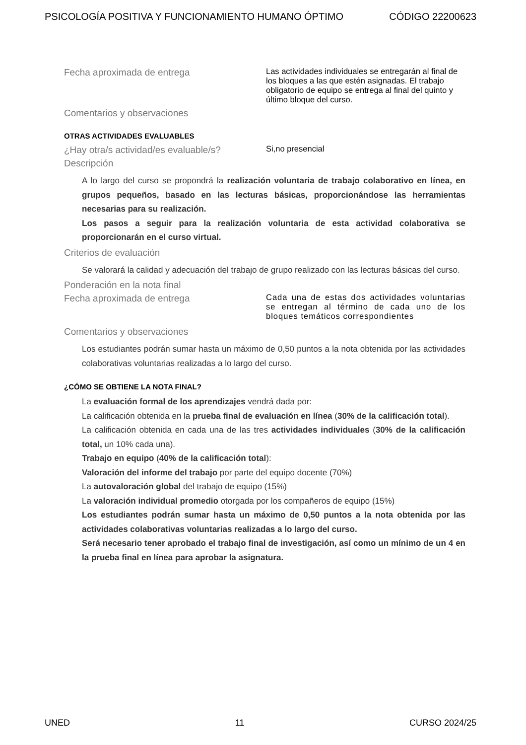PSICOLOGÍA POSITIVA Y FUNCIONAMIENTO HUMANO ÓPTIMO CÓDIGO 22200623
Fecha aproximada de entrega
Las actividades individuales se entregarán al final de los bloques a las que estén asignadas. El trabajo obligatorio de equipo se entrega al final del quinto y último bloque del curso.
Comentarios y observaciones
OTRAS ACTIVIDADES EVALUABLES
¿Hay otra/s actividad/es evaluable/s?
Si,no presencial
Descripción
A lo largo del curso se propondrá la realización voluntaria de trabajo colaborativo en línea, en grupos pequeños, basado en las lecturas básicas, proporcionándose las herramientas necesarias para su realización.
Los pasos a seguir para la realización voluntaria de esta actividad colaborativa se proporcionarán en el curso virtual.
Criterios de evaluación
Se valorará la calidad y adecuación del trabajo de grupo realizado con las lecturas básicas del curso.
Ponderación en la nota final
Fecha aproximada de entrega
Cada una de estas dos actividades voluntarias se entregan al término de cada uno de los bloques temáticos correspondientes
Comentarios y observaciones
Los estudiantes podrán sumar hasta un máximo de 0,50 puntos a la nota obtenida por las actividades colaborativas voluntarias realizadas a lo largo del curso.
¿CÓMO SE OBTIENE LA NOTA FINAL?
La evaluación formal de los aprendizajes vendrá dada por:
La calificación obtenida en la prueba final de evaluación en línea (30% de la calificación total).
La calificación obtenida en cada una de las tres actividades individuales (30% de la calificación total, un 10% cada una).
Trabajo en equipo (40% de la calificación total):
Valoración del informe del trabajo por parte del equipo docente (70%)
La autovaloración global del trabajo de equipo (15%)
La valoración individual promedio otorgada por los compañeros de equipo (15%)
Los estudiantes podrán sumar hasta un máximo de 0,50 puntos a la nota obtenida por las actividades colaborativas voluntarias realizadas a lo largo del curso.
Será necesario tener aprobado el trabajo final de investigación, así como un mínimo de un 4 en la prueba final en línea para aprobar la asignatura.
UNED 11 CURSO 2024/25